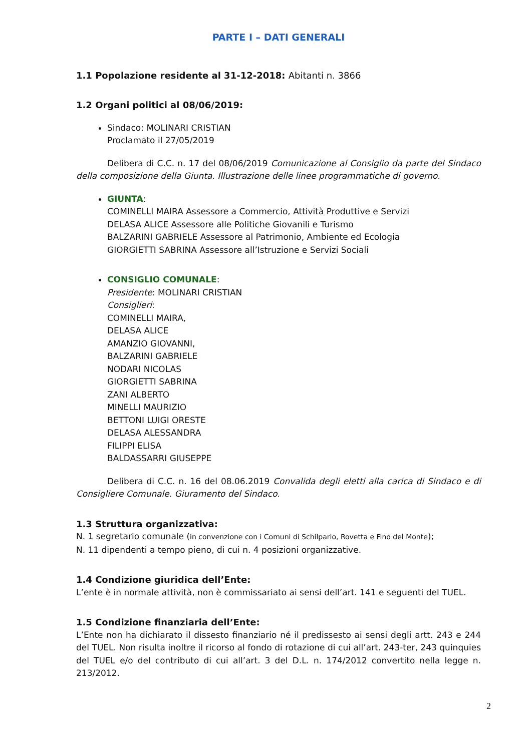PARTE I – DATI GENERALI
1.1 Popolazione residente al 31-12-2018: Abitanti n. 3866
1.2 Organi politici al 08/06/2019:
Sindaco: MOLINARI CRISTIAN
Proclamato il 27/05/2019
Delibera di C.C. n. 17 del 08/06/2019 Comunicazione al Consiglio da parte del Sindaco della composizione della Giunta. Illustrazione delle linee programmatiche di governo.
GIUNTA:
COMINELLI MAIRA Assessore a Commercio, Attività Produttive e Servizi
DELASA ALICE Assessore alle Politiche Giovanili e Turismo
BALZARINI GABRIELE Assessore al Patrimonio, Ambiente ed Ecologia
GIORGIETTI SABRINA Assessore all’Istruzione e Servizi Sociali
CONSIGLIO COMUNALE:
Presidente: MOLINARI CRISTIAN
Consiglieri:
COMINELLI MAIRA,
DELASA ALICE
AMANZIO GIOVANNI,
BALZARINI GABRIELE
NODARI NICOLAS
GIORGIETTI SABRINA
ZANI ALBERTO
MINELLI MAURIZIO
BETTONI LUIGI ORESTE
DELASA ALESSANDRA
FILIPPI ELISA
BALDASSARRI GIUSEPPE
Delibera di C.C. n. 16 del 08.06.2019 Convalida degli eletti alla carica di Sindaco e di Consigliere Comunale. Giuramento del Sindaco.
1.3 Struttura organizzativa:
N. 1 segretario comunale (in convenzione con i Comuni di Schilpario, Rovetta e Fino del Monte);
N. 11 dipendenti a tempo pieno, di cui n. 4 posizioni organizzative.
1.4 Condizione giuridica dell’Ente:
L’ente è in normale attività, non è commissariato ai sensi dell’art. 141 e seguenti del TUEL.
1.5 Condizione finanziaria dell’Ente:
L’Ente non ha dichiarato il dissesto finanziario né il predissesto ai sensi degli artt. 243 e 244 del TUEL. Non risulta inoltre il ricorso al fondo di rotazione di cui all’art. 243-ter, 243 quinquies del TUEL e/o del contributo di cui all’art. 3 del D.L. n. 174/2012 convertito nella legge n. 213/2012.
2